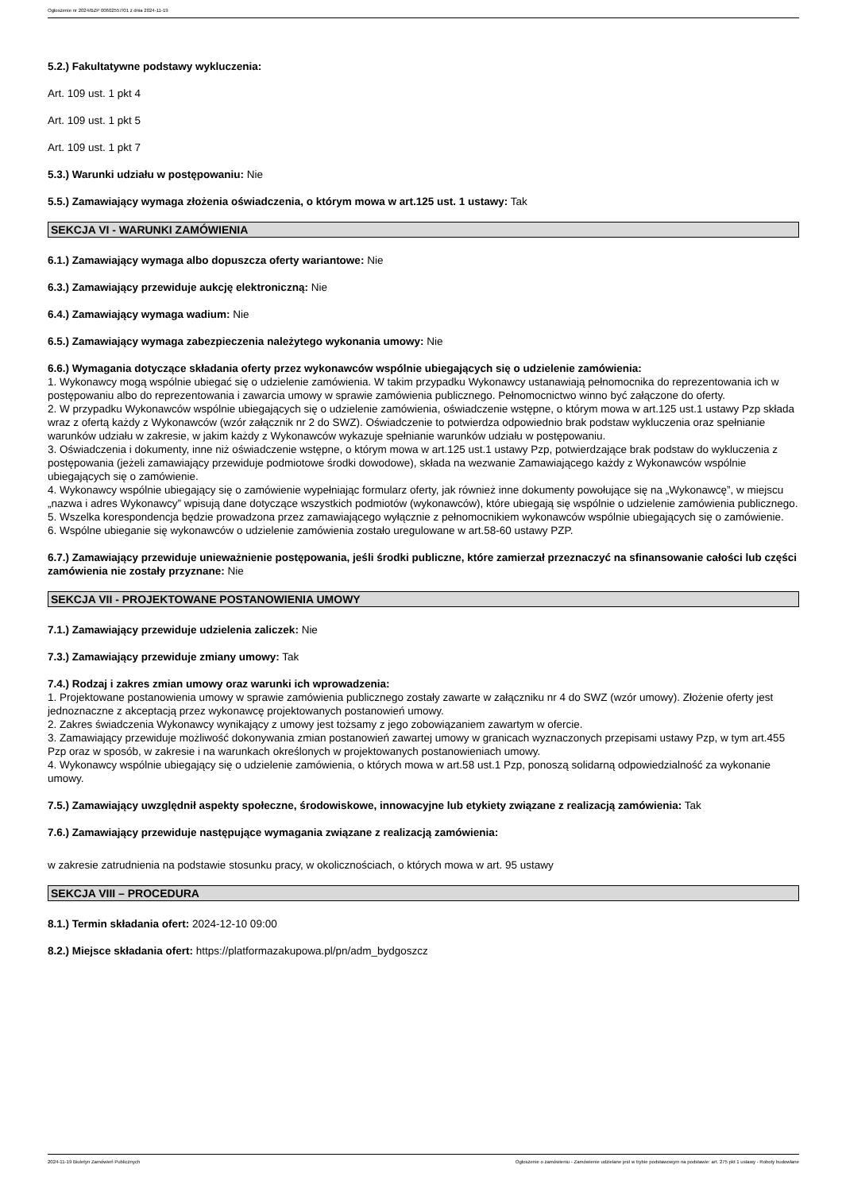Ogłoszenie nr 2024/BZP 00602557/01 z dnia 2024-11-19
5.2.) Fakultatywne podstawy wykluczenia:
Art. 109 ust. 1 pkt 4
Art. 109 ust. 1 pkt 5
Art. 109 ust. 1 pkt 7
5.3.) Warunki udziału w postępowaniu: Nie
5.5.) Zamawiający wymaga złożenia oświadczenia, o którym mowa w art.125 ust. 1 ustawy: Tak
SEKCJA VI - WARUNKI ZAMÓWIENIA
6.1.) Zamawiający wymaga albo dopuszcza oferty wariantowe: Nie
6.3.) Zamawiający przewiduje aukcję elektroniczną: Nie
6.4.) Zamawiający wymaga wadium: Nie
6.5.) Zamawiający wymaga zabezpieczenia należytego wykonania umowy: Nie
6.6.) Wymagania dotyczące składania oferty przez wykonawców wspólnie ubiegających się o udzielenie zamówienia:
1. Wykonawcy mogą wspólnie ubiegać się o udzielenie zamówienia. W takim przypadku Wykonawcy ustanawiają pełnomocnika do reprezentowania ich w postępowaniu albo do reprezentowania i zawarcia umowy w sprawie zamówienia publicznego. Pełnomocnictwo winno być załączone do oferty.
2. W przypadku Wykonawców wspólnie ubiegających się o udzielenie zamówienia, oświadczenie wstępne, o którym mowa w art.125 ust.1 ustawy Pzp składa wraz z ofertą każdy z Wykonawców (wzór załącznik nr 2 do SWZ). Oświadczenie to potwierdza odpowiednio brak podstaw wykluczenia oraz spełnianie warunków udziału w zakresie, w jakim każdy z Wykonawców wykazuje spełnianie warunków udziału w postępowaniu.
3. Oświadczenia i dokumenty, inne niż oświadczenie wstępne, o którym mowa w art.125 ust.1 ustawy Pzp, potwierdzające brak podstaw do wykluczenia z postępowania (jeżeli zamawiający przewiduje podmiotowe środki dowodowe), składa na wezwanie Zamawiającego każdy z Wykonawców wspólnie ubiegających się o zamówienie.
4. Wykonawcy wspólnie ubiegający się o zamówienie wypełniając formularz oferty, jak również inne dokumenty powołujące się na „Wykonawcę”, w miejscu „nazwa i adres Wykonawcy” wpisują dane dotyczące wszystkich podmiotów (wykonawców), które ubiegają się wspólnie o udzielenie zamówienia publicznego.
5. Wszelka korespondencja będzie prowadzona przez zamawiającego wyłącznie z pełnomocnikiem wykonawców wspólnie ubiegających się o zamówienie.
6. Wspólne ubieganie się wykonawców o udzielenie zamówienia zostało uregulowane w art.58-60 ustawy PZP.
6.7.) Zamawiający przewiduje unieważnienie postępowania, jeśli środki publiczne, które zamierzał przeznaczyć na sfinansowanie całości lub części zamówienia nie zostały przyznane: Nie
SEKCJA VII - PROJEKTOWANE POSTANOWIENIA UMOWY
7.1.) Zamawiający przewiduje udzielenia zaliczek: Nie
7.3.) Zamawiający przewiduje zmiany umowy: Tak
7.4.) Rodzaj i zakres zmian umowy oraz warunki ich wprowadzenia:
1. Projektowane postanowienia umowy w sprawie zamówienia publicznego zostały zawarte w załączniku nr 4 do SWZ (wzór umowy). Złożenie oferty jest jednoznaczne z akceptacją przez wykonawcę projektowanych postanowień umowy.
2. Zakres świadczenia Wykonawcy wynikający z umowy jest tożsamy z jego zobowiązaniem zawartym w ofercie.
3. Zamawiający przewiduje możliwość dokonywania zmian postanowień zawartej umowy w granicach wyznaczonych przepisami ustawy Pzp, w tym art.455 Pzp oraz w sposób, w zakresie i na warunkach określonych w projektowanych postanowieniach umowy.
4. Wykonawcy wspólnie ubiegający się o udzielenie zamówienia, o których mowa w art.58 ust.1 Pzp, ponoszą solidarną odpowiedzialność za wykonanie umowy.
7.5.) Zamawiający uwzględnił aspekty społeczne, środowiskowe, innowacyjne lub etykiety związane z realizacją zamówienia: Tak
7.6.) Zamawiający przewiduje następujące wymagania związane z realizacją zamówienia:
w zakresie zatrudnienia na podstawie stosunku pracy, w okolicznościach, o których mowa w art. 95 ustawy
SEKCJA VIII – PROCEDURA
8.1.) Termin składania ofert: 2024-12-10 09:00
8.2.) Miejsce składania ofert: https://platformazakupowa.pl/pn/adm_bydgoszcz
2024-11-19 Biuletyn Zamówień Publicznych Ogłoszenie o zamówieniu - Zamówienie udzielane jest w trybie podstawowym na podstawie: art. 275 pkt 1 ustawy - Roboty budowlane